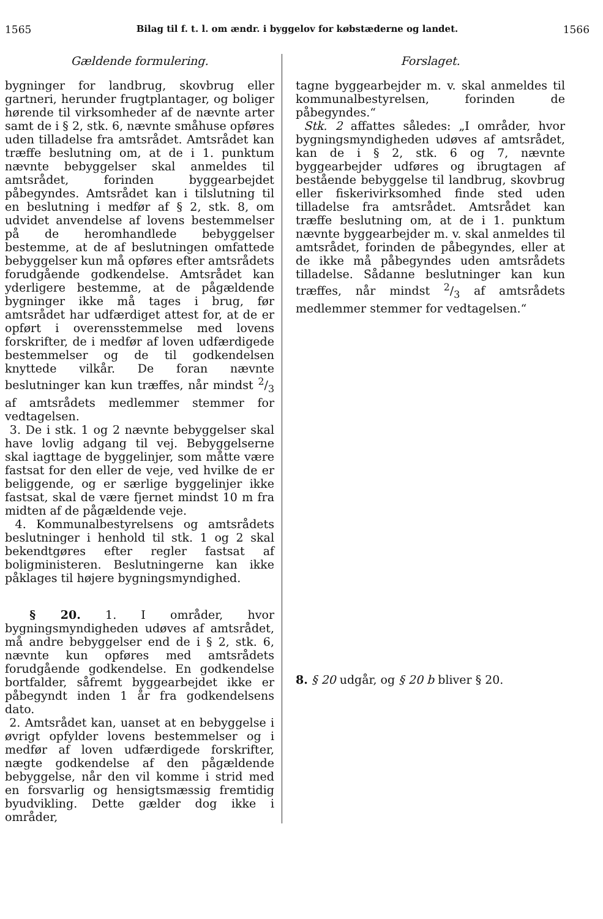1565 Bilag til f. t. l. om ændr. i byggelov for købstæderne og landet. 1566
Gældende formulering.
bygninger for landbrug, skovbrug eller gartneri, herunder frugtplantager, og boliger hørende til virksomheder af de nævnte arter samt de i § 2, stk. 6, nævnte småhuse opføres uden tilladelse fra amtsrådet. Amtsrådet kan træffe beslutning om, at de i 1. punktum nævnte bebyggelser skal anmeldes til amtsrådet, forinden byggearbejdet påbegyndes. Amtsrådet kan i tilslutning til en beslutning i medfør af § 2, stk. 8, om udvidet anvendelse af lovens bestemmelser på de heromhandlede bebyggelser bestemme, at de af beslutningen omfattede bebyggelser kun må opføres efter amtsrådets forudgående godkendelse. Amtsrådet kan yderligere bestemme, at de pågældende bygninger ikke må tages i brug, før amtsrådet har udfærdiget attest for, at de er opført i overensstemmelse med lovens forskrifter, de i medfør af loven udfærdigede bestemmelser og de til godkendelsen knyttede vilkår. De foran nævnte beslutninger kan kun træffes, når mindst 2/3 af amtsrådets medlemmer stemmer for vedtagelsen.
3. De i stk. 1 og 2 nævnte bebyggelser skal have lovlig adgang til vej. Bebyggelserne skal iagttage de byggelinjer, som måtte være fastsat for den eller de veje, ved hvilke de er beliggende, og er særlige byggelinjer ikke fastsat, skal de være fjernet mindst 10 m fra midten af de pågældende veje.
4. Kommunalbestyrelsens og amtsrådets beslutninger i henhold til stk. 1 og 2 skal bekendtgøres efter regler fastsat af boligministeren. Beslutningerne kan ikke påklages til højere bygningsmyndighed.
§ 20. 1. I områder, hvor bygningsmyndigheden udøves af amtsrådet, må andre bebyggelser end de i § 2, stk. 6, nævnte kun opføres med amtsrådets forudgående godkendelse. En godkendelse bortfalder, såfremt byggearbejdet ikke er påbegyndt inden 1 år fra godkendelsens dato.
2. Amtsrådet kan, uanset at en bebyggelse i øvrigt opfylder lovens bestemmelser og i medfør af loven udfærdigede forskrifter, nægte godkendelse af den pågældende bebyggelse, når den vil komme i strid med en forsvarlig og hensigtsmæssig fremtidig byudvikling. Dette gælder dog ikke i områder,
Forslaget.
tagne byggearbejder m. v. skal anmeldes til kommunalbestyrelsen, forinden de påbegyndes.“
Stk. 2 affattes således: „I områder, hvor bygningsmyndigheden udøves af amtsrådet, kan de i § 2, stk. 6 og 7, nævnte byggearbejder udføres og ibrugtagen af bestående bebyggelse til landbrug, skovbrug eller fiskerivirksomhed finde sted uden tilladelse fra amtsrådet. Amtsrådet kan træffe beslutning om, at de i 1. punktum nævnte byggearbejder m. v. skal anmeldes til amtsrådet, forinden de påbegyndes, eller at de ikke må påbegyndes uden amtsrådets tilladelse. Sådanne beslutninger kan kun træffes, når mindst 2/3 af amtsrådets medlemmer stemmer for vedtagelsen.“
8. § 20 udgår, og § 20 b bliver § 20.